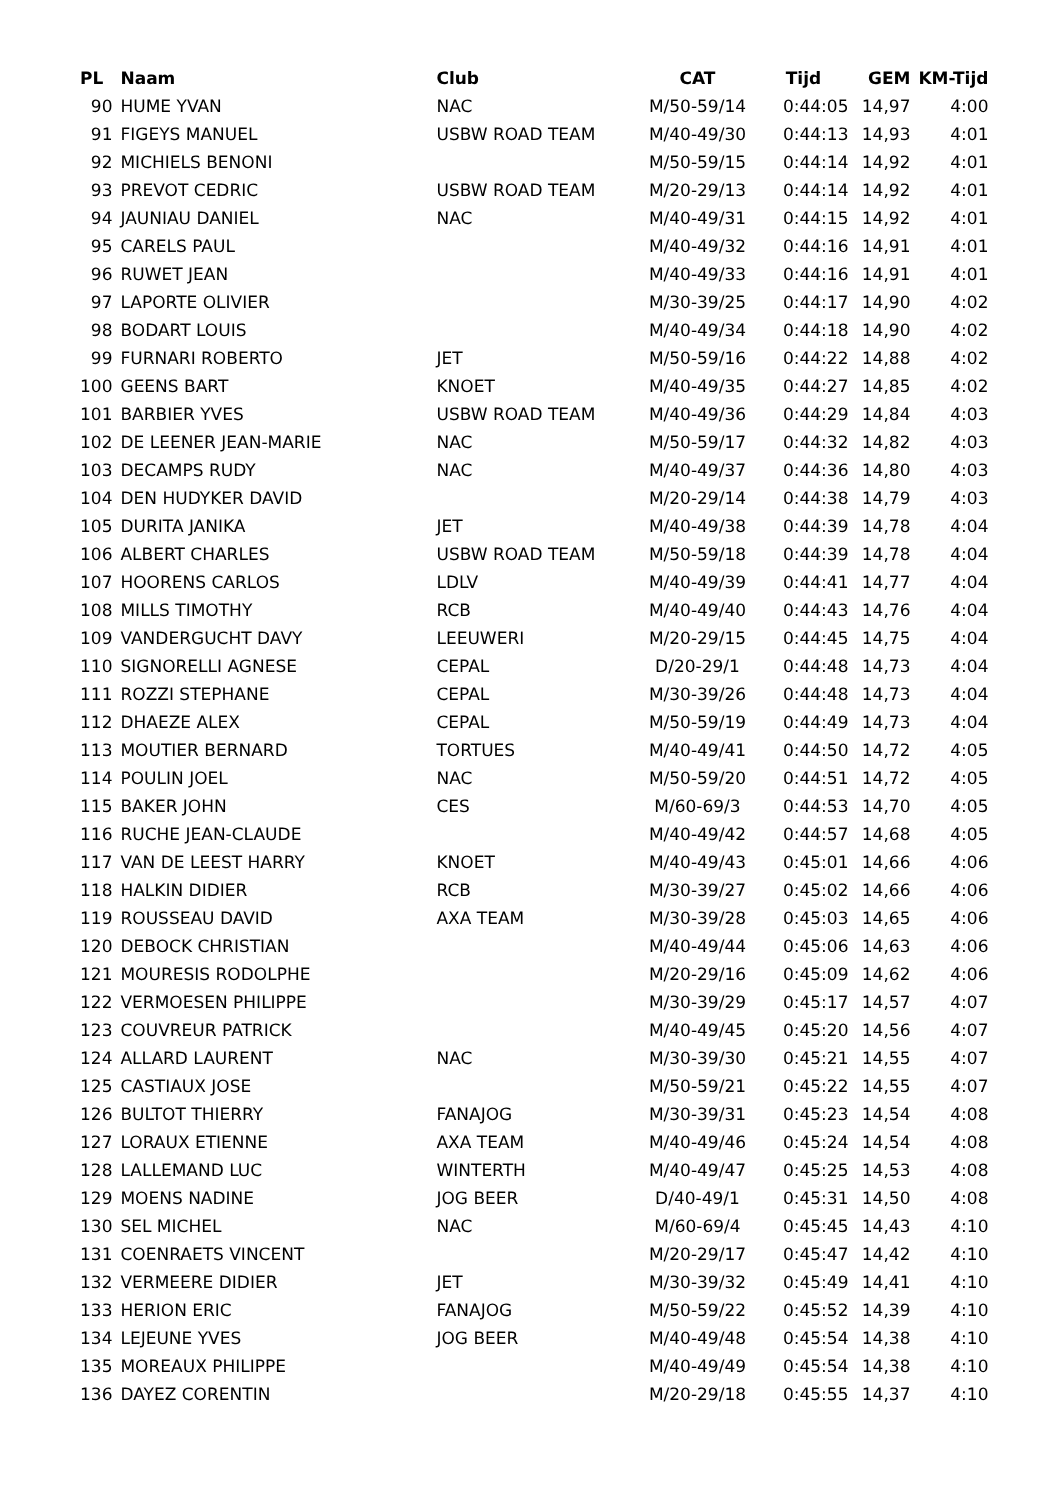| PL | Naam | Club | CAT | Tijd | GEM | KM-Tijd |
| --- | --- | --- | --- | --- | --- | --- |
| 90 | HUME YVAN | NAC | M/50-59/14 | 0:44:05 | 14,97 | 4:00 |
| 91 | FIGEYS MANUEL | USBW ROAD TEAM | M/40-49/30 | 0:44:13 | 14,93 | 4:01 |
| 92 | MICHIELS BENONI | | M/50-59/15 | 0:44:14 | 14,92 | 4:01 |
| 93 | PREVOT CEDRIC | USBW ROAD TEAM | M/20-29/13 | 0:44:14 | 14,92 | 4:01 |
| 94 | JAUNIAU DANIEL | NAC | M/40-49/31 | 0:44:15 | 14,92 | 4:01 |
| 95 | CARELS PAUL | | M/40-49/32 | 0:44:16 | 14,91 | 4:01 |
| 96 | RUWET JEAN | | M/40-49/33 | 0:44:16 | 14,91 | 4:01 |
| 97 | LAPORTE OLIVIER | | M/30-39/25 | 0:44:17 | 14,90 | 4:02 |
| 98 | BODART LOUIS | | M/40-49/34 | 0:44:18 | 14,90 | 4:02 |
| 99 | FURNARI ROBERTO | JET | M/50-59/16 | 0:44:22 | 14,88 | 4:02 |
| 100 | GEENS BART | KNOET | M/40-49/35 | 0:44:27 | 14,85 | 4:02 |
| 101 | BARBIER YVES | USBW ROAD TEAM | M/40-49/36 | 0:44:29 | 14,84 | 4:03 |
| 102 | DE LEENER JEAN-MARIE | NAC | M/50-59/17 | 0:44:32 | 14,82 | 4:03 |
| 103 | DECAMPS RUDY | NAC | M/40-49/37 | 0:44:36 | 14,80 | 4:03 |
| 104 | DEN HUDYKER DAVID | | M/20-29/14 | 0:44:38 | 14,79 | 4:03 |
| 105 | DURITA JANIKA | JET | M/40-49/38 | 0:44:39 | 14,78 | 4:04 |
| 106 | ALBERT CHARLES | USBW ROAD TEAM | M/50-59/18 | 0:44:39 | 14,78 | 4:04 |
| 107 | HOORENS CARLOS | LDLV | M/40-49/39 | 0:44:41 | 14,77 | 4:04 |
| 108 | MILLS TIMOTHY | RCB | M/40-49/40 | 0:44:43 | 14,76 | 4:04 |
| 109 | VANDERGUCHT DAVY | LEEUWERI | M/20-29/15 | 0:44:45 | 14,75 | 4:04 |
| 110 | SIGNORELLI AGNESE | CEPAL | D/20-29/1 | 0:44:48 | 14,73 | 4:04 |
| 111 | ROZZI STEPHANE | CEPAL | M/30-39/26 | 0:44:48 | 14,73 | 4:04 |
| 112 | DHAEZE ALEX | CEPAL | M/50-59/19 | 0:44:49 | 14,73 | 4:04 |
| 113 | MOUTIER BERNARD | TORTUES | M/40-49/41 | 0:44:50 | 14,72 | 4:05 |
| 114 | POULIN JOEL | NAC | M/50-59/20 | 0:44:51 | 14,72 | 4:05 |
| 115 | BAKER JOHN | CES | M/60-69/3 | 0:44:53 | 14,70 | 4:05 |
| 116 | RUCHE JEAN-CLAUDE | | M/40-49/42 | 0:44:57 | 14,68 | 4:05 |
| 117 | VAN DE LEEST HARRY | KNOET | M/40-49/43 | 0:45:01 | 14,66 | 4:06 |
| 118 | HALKIN DIDIER | RCB | M/30-39/27 | 0:45:02 | 14,66 | 4:06 |
| 119 | ROUSSEAU DAVID | AXA TEAM | M/30-39/28 | 0:45:03 | 14,65 | 4:06 |
| 120 | DEBOCK CHRISTIAN | | M/40-49/44 | 0:45:06 | 14,63 | 4:06 |
| 121 | MOURESIS RODOLPHE | | M/20-29/16 | 0:45:09 | 14,62 | 4:06 |
| 122 | VERMOESEN PHILIPPE | | M/30-39/29 | 0:45:17 | 14,57 | 4:07 |
| 123 | COUVREUR PATRICK | | M/40-49/45 | 0:45:20 | 14,56 | 4:07 |
| 124 | ALLARD LAURENT | NAC | M/30-39/30 | 0:45:21 | 14,55 | 4:07 |
| 125 | CASTIAUX JOSE | | M/50-59/21 | 0:45:22 | 14,55 | 4:07 |
| 126 | BULTOT THIERRY | FANAJOG | M/30-39/31 | 0:45:23 | 14,54 | 4:08 |
| 127 | LORAUX ETIENNE | AXA TEAM | M/40-49/46 | 0:45:24 | 14,54 | 4:08 |
| 128 | LALLEMAND LUC | WINTERTH | M/40-49/47 | 0:45:25 | 14,53 | 4:08 |
| 129 | MOENS NADINE | JOG BEER | D/40-49/1 | 0:45:31 | 14,50 | 4:08 |
| 130 | SEL MICHEL | NAC | M/60-69/4 | 0:45:45 | 14,43 | 4:10 |
| 131 | COENRAETS VINCENT | | M/20-29/17 | 0:45:47 | 14,42 | 4:10 |
| 132 | VERMEERE DIDIER | JET | M/30-39/32 | 0:45:49 | 14,41 | 4:10 |
| 133 | HERION ERIC | FANAJOG | M/50-59/22 | 0:45:52 | 14,39 | 4:10 |
| 134 | LEJEUNE YVES | JOG BEER | M/40-49/48 | 0:45:54 | 14,38 | 4:10 |
| 135 | MOREAUX PHILIPPE | | M/40-49/49 | 0:45:54 | 14,38 | 4:10 |
| 136 | DAYEZ CORENTIN | | M/20-29/18 | 0:45:55 | 14,37 | 4:10 |